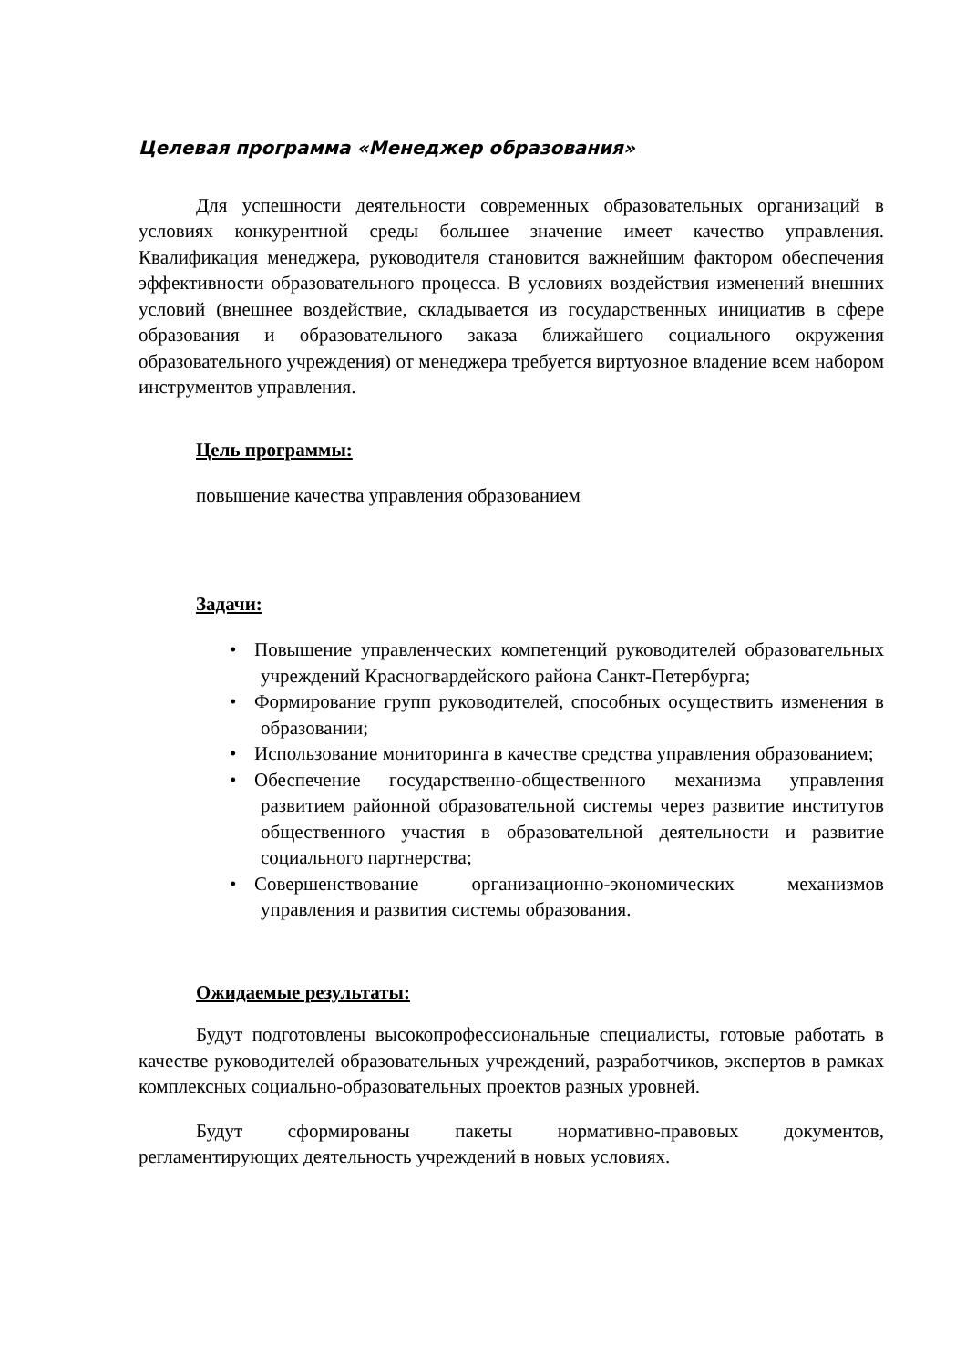Целевая программа «Менеджер образования»
Для успешности деятельности современных образовательных организаций в условиях конкурентной среды большее значение имеет качество управления. Квалификация менеджера, руководителя становится важнейшим фактором обеспечения эффективности образовательного процесса. В условиях воздействия изменений внешних условий (внешнее воздействие, складывается из государственных инициатив в сфере образования и образовательного заказа ближайшего социального окружения образовательного учреждения) от менеджера требуется виртуозное владение всем набором инструментов управления.
Цель программы:
повышение качества управления образованием
Задачи:
• Повышение управленческих компетенций руководителей образовательных учреждений Красногвардейского района Санкт-Петербурга;
• Формирование групп руководителей, способных осуществить изменения в образовании;
• Использование мониторинга в качестве средства управления образованием;
• Обеспечение государственно-общественного механизма управления развитием районной образовательной системы через развитие институтов общественного участия в образовательной деятельности и развитие социального партнерства;
• Совершенствование организационно-экономических механизмов управления и развития системы образования.
Ожидаемые результаты:
Будут подготовлены высокопрофессиональные специалисты, готовые работать в качестве руководителей образовательных учреждений, разработчиков, экспертов в рамках комплексных социально-образовательных проектов разных уровней.
Будут сформированы пакеты нормативно-правовых документов, регламентирующих деятельность учреждений в новых условиях.